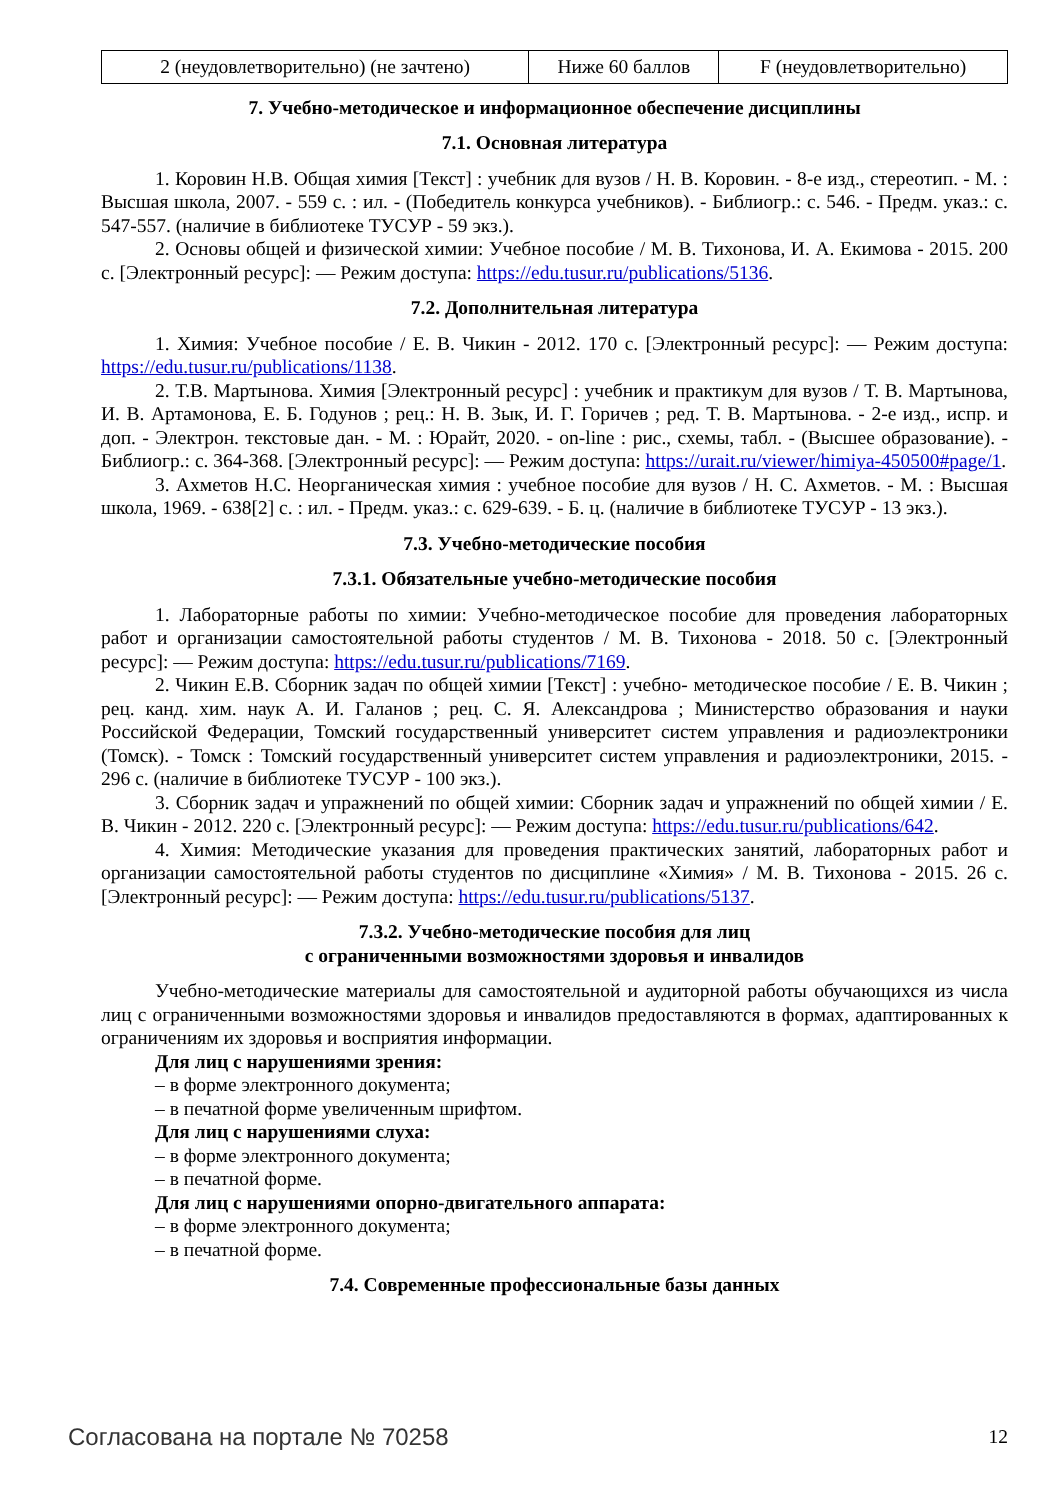| 2 (неудовлетворительно) (не зачтено) | Ниже 60 баллов | F (неудовлетворительно) |
7. Учебно-методическое и информационное обеспечение дисциплины
7.1. Основная литература
1. Коровин Н.В. Общая химия [Текст] : учебник для вузов / Н. В. Коровин. - 8-е изд., стереотип. - М. : Высшая школа, 2007. - 559 с. : ил. - (Победитель конкурса учебников). - Библиогр.: с. 546. - Предм. указ.: с. 547-557. (наличие в библиотеке ТУСУР - 59 экз.).
2. Основы общей и физической химии: Учебное пособие / М. В. Тихонова, И. А. Екимова - 2015. 200 с. [Электронный ресурс]: — Режим доступа: https://edu.tusur.ru/publications/5136.
7.2. Дополнительная литература
1. Химия: Учебное пособие / Е. В. Чикин - 2012. 170 с. [Электронный ресурс]: — Режим доступа: https://edu.tusur.ru/publications/1138.
2. Т.В. Мартынова. Химия [Электронный ресурс] : учебник и практикум для вузов / Т. В. Мартынова, И. В. Артамонова, Е. Б. Годунов ; рец.: Н. В. Зык, И. Г. Горичев ; ред. Т. В. Мартынова. - 2-е изд., испр. и доп. - Электрон. текстовые дан. - М. : Юрайт, 2020. - on-line : рис., схемы, табл. - (Высшее образование). - Библиогр.: с. 364-368. [Электронный ресурс]: — Режим доступа: https://urait.ru/viewer/himiya-450500#page/1.
3. Ахметов Н.С. Неорганическая химия : учебное пособие для вузов / Н. С. Ахметов. - М. : Высшая школа, 1969. - 638[2] с. : ил. - Предм. указ.: с. 629-639. - Б. ц. (наличие в библиотеке ТУСУР - 13 экз.).
7.3. Учебно-методические пособия
7.3.1. Обязательные учебно-методические пособия
1. Лабораторные работы по химии: Учебно-методическое пособие для проведения лабораторных работ и организации самостоятельной работы студентов / М. В. Тихонова - 2018. 50 с. [Электронный ресурс]: — Режим доступа: https://edu.tusur.ru/publications/7169.
2. Чикин Е.В. Сборник задач по общей химии [Текст] : учебно- методическое пособие / Е. В. Чикин ; рец. канд. хим. наук А. И. Галанов ; рец. С. Я. Александрова ; Министерство образования и науки Российской Федерации, Томский государственный университет систем управления и радиоэлектроники (Томск). - Томск : Томский государственный университет систем управления и радиоэлектроники, 2015. - 296 с. (наличие в библиотеке ТУСУР - 100 экз.).
3. Сборник задач и упражнений по общей химии: Сборник задач и упражнений по общей химии / Е. В. Чикин - 2012. 220 с. [Электронный ресурс]: — Режим доступа: https://edu.tusur.ru/publications/642.
4. Химия: Методические указания для проведения практических занятий, лабораторных работ и организации самостоятельной работы студентов по дисциплине «Химия» / М. В. Тихонова - 2015. 26 с. [Электронный ресурс]: — Режим доступа: https://edu.tusur.ru/publications/5137.
7.3.2. Учебно-методические пособия для лиц
с ограниченными возможностями здоровья и инвалидов
Учебно-методические материалы для самостоятельной и аудиторной работы обучающихся из числа лиц с ограниченными возможностями здоровья и инвалидов предоставляются в формах, адаптированных к ограничениям их здоровья и восприятия информации.
Для лиц с нарушениями зрения:
– в форме электронного документа;
– в печатной форме увеличенным шрифтом.
Для лиц с нарушениями слуха:
– в форме электронного документа;
– в печатной форме.
Для лиц с нарушениями опорно-двигательного аппарата:
– в форме электронного документа;
– в печатной форме.
7.4. Современные профессиональные базы данных
Согласована на портале № 70258 12